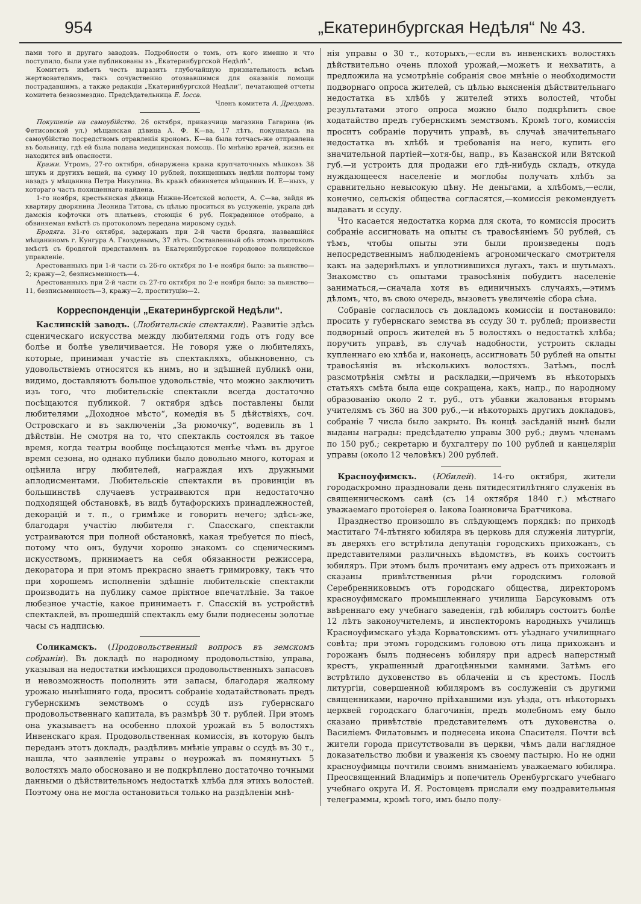954 „Екатеринбургская Недѣля“ № 43.
пами того и другаго заводовъ. Подробности о томъ, отъ кого именно и что поступило, были уже публикованы въ „Екатеринбургской Недѣлѣ“.
Комитетъ имѣетъ честь выразить глубочайшую признательность всѣмъ жертвователямъ, такъ сочувственно отозвавшимся для оказанія помощи пострадавшимъ, а также редакціи „Екатеринбургской Недѣли“, печатающей отчеты комитета безвозмездно. Предсѣдательница Е. Іосса.
Членъ комитета А. Дрездовъ.
Покушеніе на самоубійство. 26 октября, приказчица магазина Гагарина (въ Фетисовской ул.) мѣщанская дѣвица А. Ф. К—ва, 17 лѣтъ, покушалась на самоубійство посредствомъ отравленія крономъ. К—ва была тотчасъ-же отправлена въ больницу, гдѣ ей была подана медицинская помощь. По мнѣнію врачей, жизнь ея находится внѣ опасности.
Кражи. Утромъ, 27-го октября, обнаружена кража крупчаточныхъ мѣшковъ 38 штукъ и другихъ вещей, на сумму 10 рублей, похищенныхъ недѣли полторы тому назадъ у мѣщанина Петра Никулина. Въ кражѣ обвиняется мѣщанинъ И. Е—ныхъ, у котораго часть похищеннаго найдена.
1-го ноября, крестьянская дѣвица Нижне-Исетской волости, А. С—ва, зайдя въ квартиру дворянина Леонида Титова, съ цѣлью проситься въ услуженіе, украла двѣ дамскія кофточки отъ платьевъ, стоющія 6 руб. Покраденное отобрано, а обвиняемая вмѣстѣ съ протоколомъ передана мировому судьѣ.
Бродяга. 31-го октября, задержанъ при 2-й части бродяга, назвавшійся мѣщаниномъ г. Кунгура А. Гвоздевымъ, 37 лѣтъ. Составленный объ этомъ протоколъ вмѣстѣ съ бродягой представленъ въ Екатеринбургское городовое полицейское управленіе.
Арестованныхъ при 1-й части съ 26-го октября по 1-е ноября было: за пьянство—2; кражу—2, безписьменность—4.
Арестованныхъ при 2-й части съ 27-го октября по 2-е ноября было: за пьянство—11, безписьменность—3, кражу—2, проституцію—2.
Корреспонденціи „Екатеринбургской Недѣли“.
Каслинскій заводъ. (Любительскіе спектакли). Развитіе здѣсь сценическаго искусства между любителями годъ отъ году все болѣе и болѣе увеличивается. Не говоря уже о любителяхъ, которые, принимая участіе въ спектакляхъ, обыкновенно, съ удовольствіемъ относятся къ нимъ, но и здѣшней публикѣ они, видимо, доставляютъ большое удовольствіе, что можно заключить изъ того, что любительскіе спектакли всегда достаточно посѣщаются публикой. 7 октября здѣсь поставлены были любителями „Доходное мѣсто“, комедія въ 5 дѣйствіяхъ, соч. Островскаго и въ заключеніи „За рюмочку“, водевиль въ 1 дѣйствіи. Не смотря на то, что спектакль состоялся въ такое время, когда театры вообще посѣщаются менѣе чѣмъ въ другое время сезона, но однако публики было довольно много, которая и оцѣнила игру любителей, награждая ихъ дружными аплодисментами. Любительскіе спектакли въ провинціи въ большинствѣ случаевъ устраиваются при недостаточно подходящей обстановкѣ, въ видѣ бутафорскихъ принадлежностей, декорацій и т. п., о гримѣже и говорить нечего; здѣсь-же, благодаря участію любителя г. Спасскаго, спектакли устраиваются при полной обстановкѣ, какая требуется по піесѣ, потому что онъ, будучи хорошо знакомъ со сценическимъ искусствомъ, принимаетъ на себя обязанности режиссера, декоратора и при этомъ прекрасно знаетъ гримировку, такъ что при хорошемъ исполненіи здѣшніе любительскіе спектакли производитъ на публику самое пріятное впечатлѣніе. За такое любезное участіе, какое принимаетъ г. Спасскій въ устройствѣ спектаклей, въ прошедшій спектакль ему были поднесены золотые часы съ надписью.
Соликамскъ. (Продовольственный вопросъ въ земскомъ собраніи). Въ докладѣ по народному продовольствію, управа, указывая на недостатки имѣющихся продовольственныхъ запасовъ и невозможность пополнить эти запасы, благодаря жалкому урожаю нынѣшняго года, проситъ собраніе ходатайствовать предъ губернскимъ земствомъ о ссудѣ изъ губернскаго продовольственнаго капитала, въ размѣрѣ 30 т. рублей. При этомъ она указываетъ на особенно плохой урожай въ 5 волостяхъ Инвенскаго края. Продовольственная комиссія, въ которую былъ переданъ этотъ докладъ, раздѣливъ мнѣніе управы о ссудѣ въ 30 т., нашла, что заявленіе управы о неурожаѣ въ помянутыхъ 5 волостяхъ мало обосновано и не подкрѣплено достаточно точными данными о дѣйствительномъ недостаткѣ хлѣба для этихъ волостей. Поэтому она не могла остановиться только на раздѣленіи мнѣ-
нія управы о 30 т., которыхъ,—если въ инвенскихъ волостяхъ дѣйствительно очень плохой урожай,—можетъ и нехватить, а предложила на усмотрѣніе собранія свое мнѣніе о необходимости подворнаго опроса жителей, съ цѣлью выясненія дѣйствительнаго недостатка въ хлѣбѣ у жителей этихъ волостей, чтобы результатами этого опроса можно было подкрѣпить свое ходатайство предъ губернскимъ земствомъ. Кромѣ того, комиссія проситъ собраніе поручить управѣ, въ случаѣ значительнаго недостатка въ хлѣбѣ и требованія на него, купить его значительной партіей—хотя-бы, напр., въ Казанской или Вятской губ.—и устроить для продажи его гдѣ-нибудь складъ, откуда нуждающееся населеніе и моглобы получать хлѣбъ за сравнительно невысокую цѣну. Не деньгами, а хлѣбомъ,—если, конечно, сельскія общества согласятся,—комиссія рекомендуетъ выдавать и ссуду.
Что касается недостатка корма для скота, то комиссія проситъ собраніе ассигновать на опыты съ травосѣяніемъ 50 рублей, съ тѣмъ, чтобы опыты эти были произведены подъ непосредственнымъ наблюденіемъ агрономическаго смотрителя какъ на задернѣлыхъ и уплотнившихся лугахъ, такъ и шутьмахъ. Знакомство съ опытами травосѣянія побудитъ населеніе заниматься,—сначала хотя въ единичныхъ случаяхъ,—этимъ дѣломъ, что, въ свою очередь, вызоветъ увеличеніе сбора сѣна.
Собраніе согласилось съ докладомъ комиссіи и постановило: просить у губернскаго земства въ ссуду 30 т. рублей; произвести подворный опросъ жителей въ 5 волостяхъ о недостаткѣ хлѣба; поручить управѣ, въ случаѣ надобности, устроить склады купленнаго ею хлѣба и, наконецъ, ассигновать 50 рублей на опыты травосѣянія въ нѣсколькихъ волостяхъ. Затѣмъ, послѣ разсмотрѣнія смѣты и раскладки,—причемъ въ нѣкоторыхъ статьяхъ смѣта была еще сокращена, какъ, напр., по народному образованію около 2 т. руб., отъ убавки жалованья вторымъ учителямъ съ 360 на 300 руб.,—и нѣкоторыхъ другихъ докладовъ, собраніе 7 числа было закрыто. Въ концѣ засѣданій нынѣ были выданы награды: предсѣдателю управы 300 руб.; двумъ членамъ по 150 руб.; секретарю и бухгалтеру по 100 рублей и канцеляріи управы (около 12 человѣкъ) 200 рублей.
Красноуфимскъ. (Юбилей). 14-го октября, жители городаскромно праздновали день пятидесятилѣтняго служенія въ священническомъ санѣ (съ 14 октября 1840 г.) мѣстнаго уважаемаго протоіерея о. Іакова Іоанновича Братчикова.
Празднество произошло въ слѣдующемъ порядкѣ: по приходѣ маститаго 74-лѣтняго юбиляра въ церковь для служенія литургіи, въ дверяхъ его встрѣтила депутація городскихъ прихожанъ, съ представителями различныхъ вѣдомствъ, въ коихъ состоитъ юбиляръ. При этомъ былъ прочитанъ ему адресъ отъ прихожанъ и сказаны привѣтственныя рѣчи городскимъ головой Серебренниковымъ отъ городскаго общества, директоромъ красноуфимскаго промышленнаго училища Барсуковымъ отъ ввѣреннаго ему учебнаго заведенія, гдѣ юбиляръ состоитъ болѣе 12 лѣтъ законоучителемъ, и инспекторомъ народныхъ училищъ Красноуфимскаго уѣзда Корватовскимъ отъ уѣзднаго училищнаго совѣта; при этомъ городскимъ головою отъ лица прихожанъ и горожанъ былъ поднесенъ юбиляру при адресѣ наперстный крестъ, украшенный драгоцѣнными камнями. Затѣмъ его встрѣтило духовенство въ облаченіи и съ крестомъ. Послѣ литургіи, совершенной юбиляромъ въ сослуженіи съ другими священниками, нарочно пріѣхавшими изъ уѣзда, отъ нѣкоторыхъ церквей городскаго благочинія, предъ молебномъ ему было сказано привѣтствіе представителемъ отъ духовенства о. Василіемъ Филатовымъ и поднесена икона Спасителя. Почти всѣ жители города присутствовали въ церкви, чѣмъ дали наглядное доказательство любви и уваженія къ своему пастырю. Но не одни красноуфимцы почтили своимъ вниманіемъ уважаемаго юбиляра. Преосвященний Владиміръ и попечитель Оренбургскаго учебнаго учебнаго округа И. Я. Ростовцевъ прислали ему поздравительныя телеграммы, кромѣ того, имъ было полу-